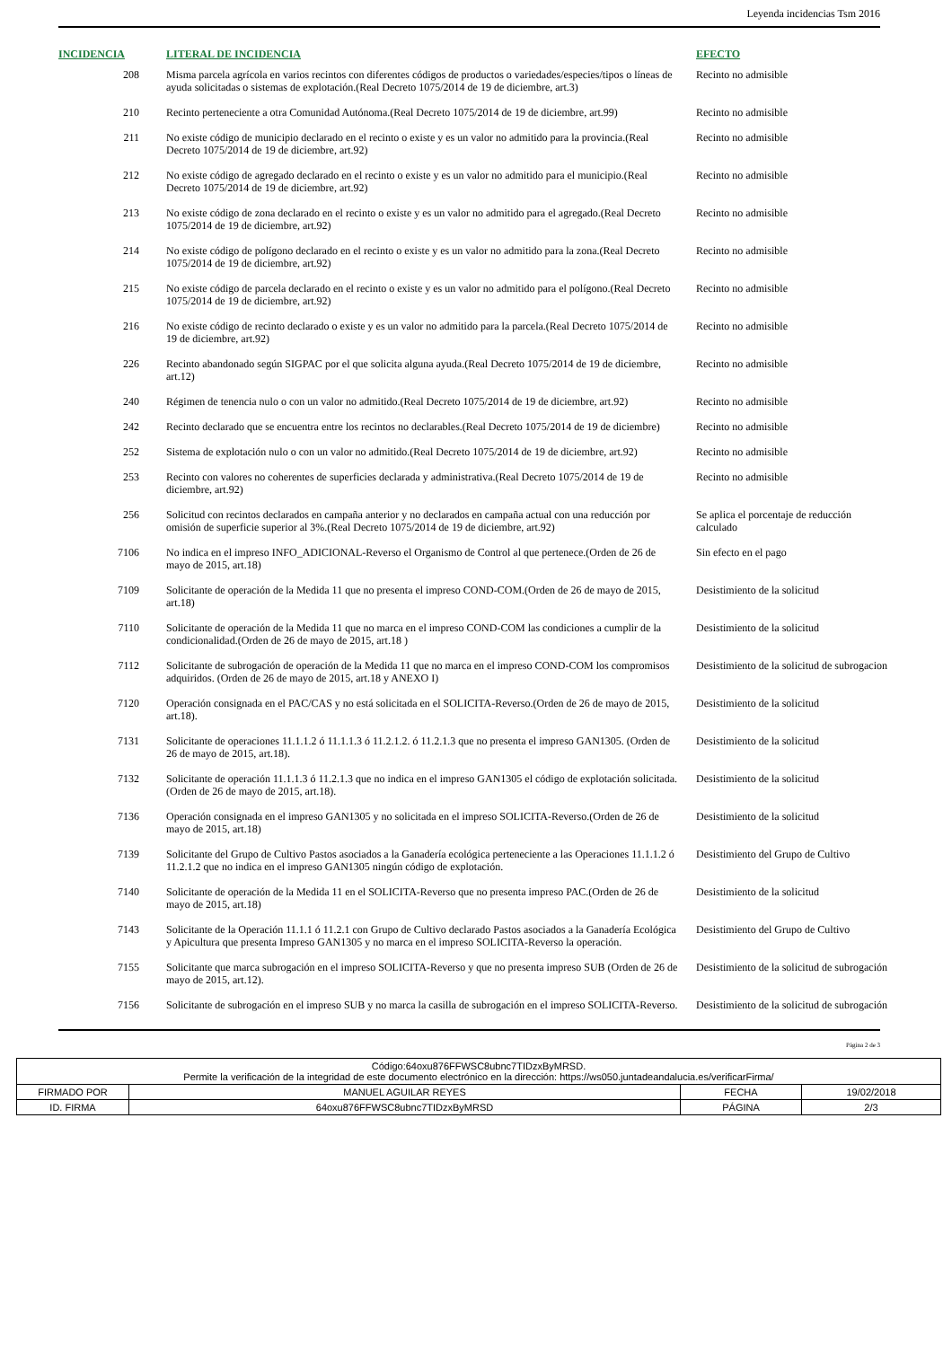Leyenda incidencias Tsm 2016
| INCIDENCIA | LITERAL DE INCIDENCIA | EFECTO |
| --- | --- | --- |
| 208 | Misma parcela agrícola en varios recintos con diferentes códigos de productos o variedades/especies/tipos o líneas de ayuda solicitadas o sistemas de explotación.(Real Decreto 1075/2014 de 19 de diciembre, art.3) | Recinto no admisible |
| 210 | Recinto perteneciente a otra Comunidad Autónoma.(Real Decreto 1075/2014 de 19 de diciembre, art.99) | Recinto no admisible |
| 211 | No existe código de municipio declarado en el recinto o existe y es un valor no admitido para la provincia.(Real Decreto 1075/2014 de 19 de diciembre, art.92) | Recinto no admisible |
| 212 | No existe código de agregado declarado en el recinto o existe y es un valor no admitido para el municipio.(Real Decreto 1075/2014 de 19 de diciembre, art.92) | Recinto no admisible |
| 213 | No existe código de zona declarado en el recinto o existe y es un valor no admitido para el agregado.(Real Decreto 1075/2014 de 19 de diciembre, art.92) | Recinto no admisible |
| 214 | No existe código de polígono declarado en el recinto o existe y es un valor no admitido para la zona.(Real Decreto 1075/2014 de 19 de diciembre, art.92) | Recinto no admisible |
| 215 | No existe código de parcela declarado en el recinto o existe y es un valor no admitido para el polígono.(Real Decreto 1075/2014 de 19 de diciembre, art.92) | Recinto no admisible |
| 216 | No existe código de recinto declarado o existe y es un valor no admitido para la parcela.(Real Decreto 1075/2014 de 19 de diciembre, art.92) | Recinto no admisible |
| 226 | Recinto abandonado según SIGPAC por el que solicita alguna ayuda.(Real Decreto 1075/2014 de 19 de diciembre, art.12) | Recinto no admisible |
| 240 | Régimen de tenencia nulo o con un valor no admitido.(Real Decreto 1075/2014 de 19 de diciembre, art.92) | Recinto no admisible |
| 242 | Recinto declarado que se encuentra entre los recintos no declarables.(Real Decreto 1075/2014 de 19 de diciembre) | Recinto no admisible |
| 252 | Sistema de explotación nulo o con un valor no admitido.(Real Decreto 1075/2014 de 19 de diciembre, art.92) | Recinto no admisible |
| 253 | Recinto con valores no coherentes de superficies declarada y administrativa.(Real Decreto 1075/2014 de 19 de diciembre, art.92) | Recinto no admisible |
| 256 | Solicitud con recintos declarados en campaña anterior y no declarados en campaña actual con una reducción por omisión de superficie superior al 3%.(Real Decreto 1075/2014 de 19 de diciembre, art.92) | Se aplica el porcentaje de reducción calculado |
| 7106 | No indica en el impreso INFO_ADICIONAL-Reverso el Organismo de Control al que pertenece.(Orden de 26 de mayo de 2015, art.18) | Sin efecto en el pago |
| 7109 | Solicitante de operación de la Medida 11 que no presenta el impreso COND-COM.(Orden de 26 de mayo de 2015, art.18) | Desistimiento de la solicitud |
| 7110 | Solicitante de operación de la Medida 11 que no marca en el impreso COND-COM las condiciones a cumplir de la condicionalidad.(Orden de 26 de mayo de 2015, art.18 ) | Desistimiento de la solicitud |
| 7112 | Solicitante de subrogación de operación de la Medida 11 que no marca en el impreso COND-COM los compromisos adquiridos. (Orden de 26 de mayo de 2015, art.18 y ANEXO I) | Desistimiento de la solicitud de subrogacion |
| 7120 | Operación consignada en el PAC/CAS y no está solicitada en el SOLICITA-Reverso.(Orden de 26 de mayo de 2015, art.18). | Desistimiento de la solicitud |
| 7131 | Solicitante de operaciones 11.1.1.2 ó 11.1.1.3 ó 11.2.1.2. ó 11.2.1.3 que no presenta el impreso GAN1305. (Orden de 26 de mayo de 2015, art.18). | Desistimiento de la solicitud |
| 7132 | Solicitante de operación 11.1.1.3 ó 11.2.1.3 que no indica en el impreso GAN1305 el código de explotación solicitada. (Orden de 26 de mayo de 2015, art.18). | Desistimiento de la solicitud |
| 7136 | Operación consignada en el impreso GAN1305 y no solicitada en el impreso SOLICITA-Reverso.(Orden de 26 de mayo de 2015, art.18) | Desistimiento de la solicitud |
| 7139 | Solicitante del Grupo de Cultivo Pastos asociados a la Ganadería ecológica perteneciente a las Operaciones 11.1.1.2 ó 11.2.1.2 que no indica en el impreso GAN1305 ningún código de explotación. | Desistimiento del Grupo de Cultivo |
| 7140 | Solicitante de operación de la Medida 11 en el SOLICITA-Reverso que no presenta impreso PAC.(Orden de 26 de mayo de 2015, art.18) | Desistimiento de la solicitud |
| 7143 | Solicitante de la Operación 11.1.1 ó 11.2.1 con Grupo de Cultivo declarado Pastos asociados a la Ganadería Ecológica y Apicultura que presenta Impreso GAN1305 y no marca en el impreso SOLICITA-Reverso la operación. | Desistimiento del Grupo de Cultivo |
| 7155 | Solicitante que marca subrogación en el impreso SOLICITA-Reverso y que no presenta impreso SUB (Orden de 26 de mayo de 2015, art.12). | Desistimiento de la solicitud de subrogación |
| 7156 | Solicitante de subrogación en el impreso SUB y no marca la casilla de subrogación en el impreso SOLICITA-Reverso. | Desistimiento de la solicitud de subrogación |
Página 2 de 3
| Código:64oxu876FFWSC8ubnc7TIDzxByMRSD. Permite la verificación de la integridad de este documento electrónico en la dirección: https://ws050.juntadeandalucia.es/verificarFirma/ | | | |
| FIRMADO POR | MANUEL AGUILAR REYES | FECHA | 19/02/2018 |
| ID. FIRMA | 64oxu876FFWSC8ubnc7TIDzxByMRSD | PÁGINA | 2/3 |